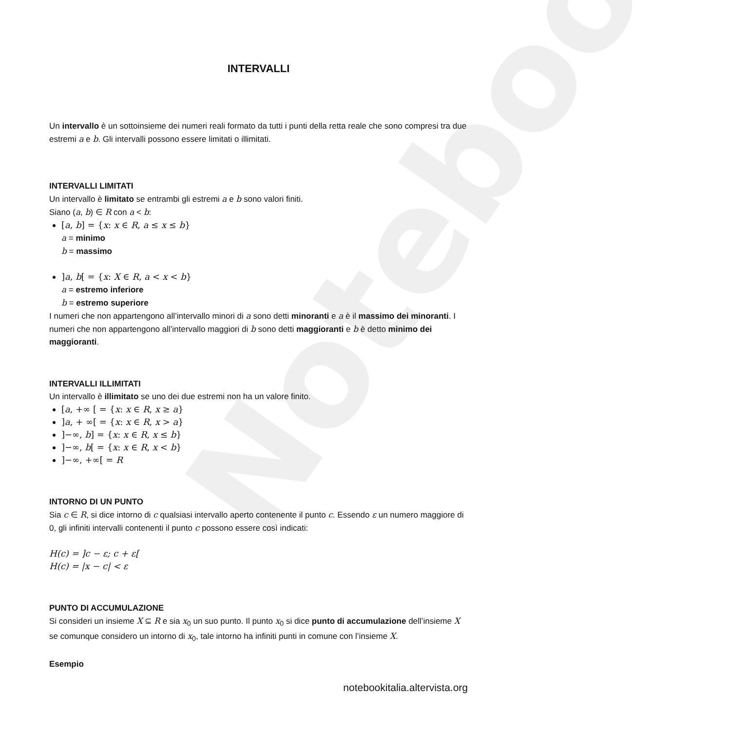Notebook
INTERVALLI
Un intervallo è un sottoinsieme dei numeri reali formato da tutti i punti della retta reale che sono compresi tra due estremi a e b. Gli intervalli possono essere limitati o illimitati.
INTERVALLI LIMITATI
Un intervallo è limitato se entrambi gli estremi a e b sono valori finiti.
Siano (a, b) ∈ R con a < b:
[a, b] = {x: x ∈ R, a ≤ x ≤ b}
a = minimo
b = massimo
]a, b[ = {x: X ∈ R, a < x < b}
a = estremo inferiore
b = estremo superiore
I numeri che non appartengono all’intervallo minori di a sono detti minoranti e a è il massimo dei minoranti. I numeri che non appartengono all’intervallo maggiori di b sono detti maggioranti e b è detto minimo dei maggioranti.
INTERVALLI ILLIMITATI
Un intervallo è illimitato se uno dei due estremi non ha un valore finito.
[a, +∞ [ = {x: x ∈ R, x ≥ a}
]a, + ∞[ = {x: x ∈ R, x > a}
]−∞, b] = {x: x ∈ R, x ≤ b}
]−∞, b[ = {x: x ∈ R, x < b}
]−∞, +∞[ = R
INTORNO DI UN PUNTO
Sia c ∈ R, si dice intorno di c qualsiasi intervallo aperto contenente il punto c. Essendo ε un numero maggiore di 0, gli infiniti intervalli contenenti il punto c possono essere così indicati:
H(c) = ]c − ε; c + ε[
H(c) = |x − c| < ε
PUNTO DI ACCUMULAZIONE
Si consideri un insieme X ⊆ R e sia x<sub>0</sub> un suo punto. Il punto x<sub>0</sub> si dice punto di accumulazione dell’insieme X se comunque considero un intorno di x<sub>0</sub>, tale intorno ha infiniti punti in comune con l’insieme X.
Esempio
notebookitalia.altervista.org